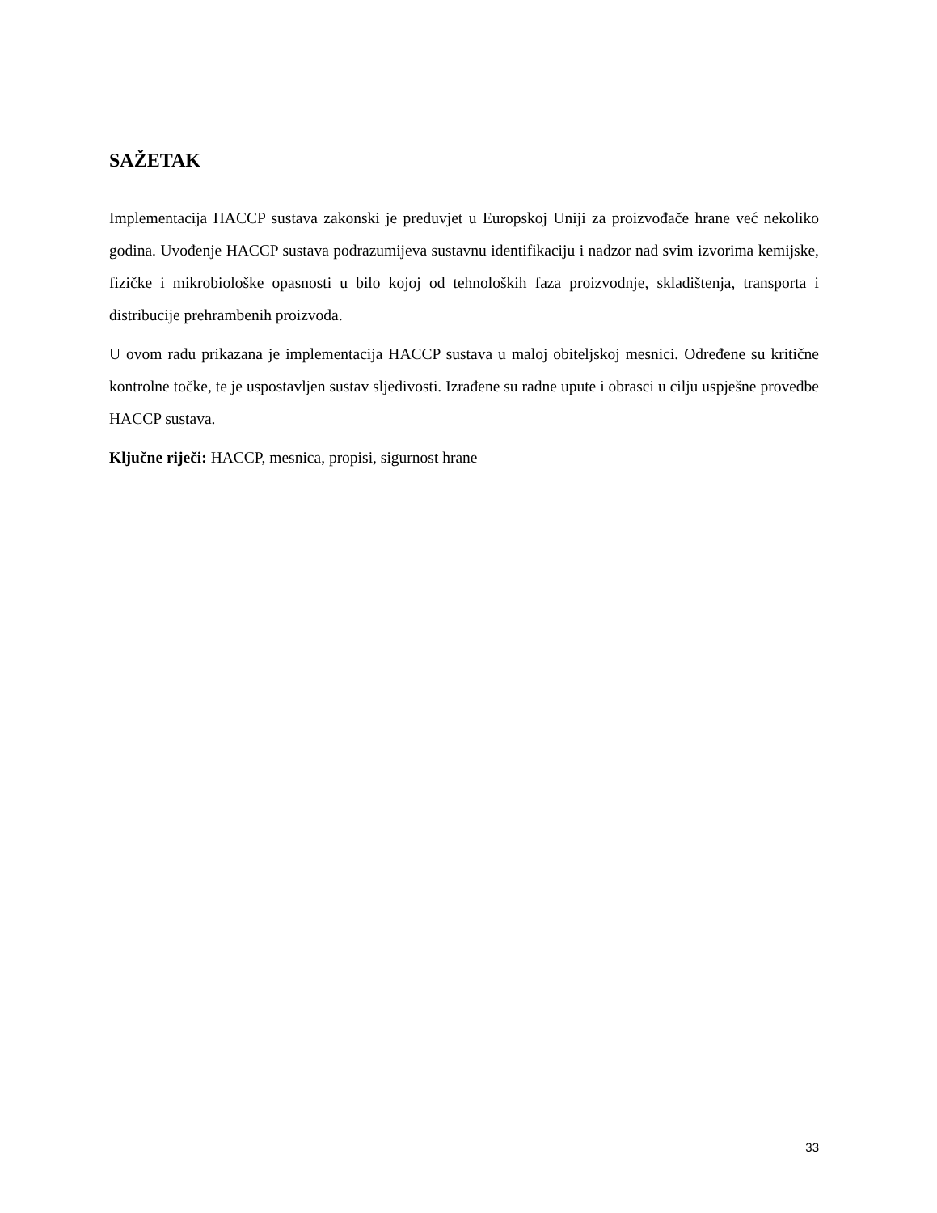SAŽETAK
Implementacija HACCP sustava zakonski je preduvjet u Europskoj Uniji za proizvođače hrane već nekoliko godina. Uvođenje HACCP sustava podrazumijeva sustavnu identifikaciju i nadzor nad svim izvorima kemijske, fizičke i mikrobiološke opasnosti u bilo kojoj od tehnoloških faza proizvodnje, skladištenja, transporta i distribucije prehrambenih proizvoda.
U ovom radu prikazana je implementacija HACCP sustava u maloj obiteljskoj mesnici. Određene su kritične kontrolne točke, te je uspostavljen sustav sljedivosti. Izrađene su radne upute i obrasci u cilju uspješne provedbe HACCP sustava.
Ključne riječi: HACCP, mesnica, propisi, sigurnost hrane
33